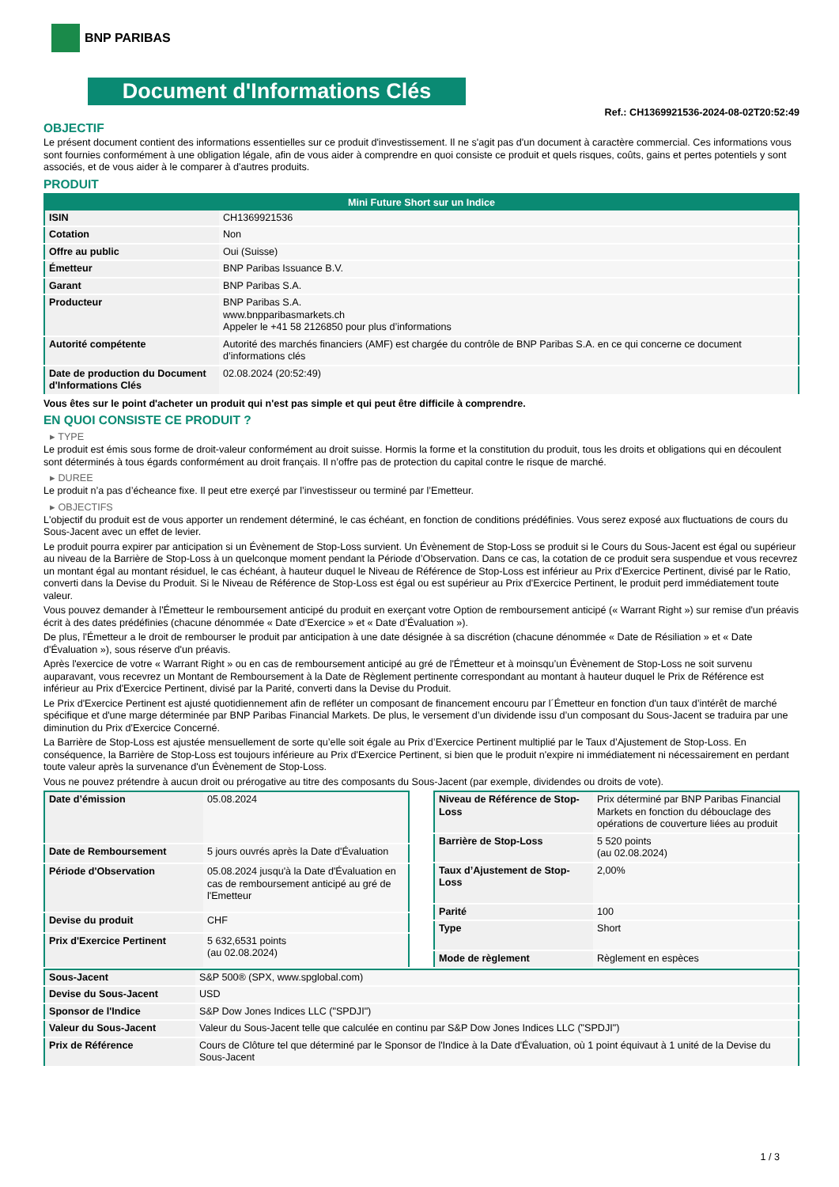BNP PARIBAS
Document d'Informations Clés
Ref.: CH1369921536-2024-08-02T20:52:49
OBJECTIF
Le présent document contient des informations essentielles sur ce produit d'investissement. Il ne s'agit pas d'un document à caractère commercial. Ces informations vous sont fournies conformément à une obligation légale, afin de vous aider à comprendre en quoi consiste ce produit et quels risques, coûts, gains et pertes potentiels y sont associés, et de vous aider à le comparer à d'autres produits.
PRODUIT
| Mini Future Short sur un Indice | |
| --- | --- |
| ISIN | CH1369921536 |
| Cotation | Non |
| Offre au public | Oui (Suisse) |
| Émetteur | BNP Paribas Issuance B.V. |
| Garant | BNP Paribas S.A. |
| Producteur | BNP Paribas S.A. www.bnpparibasmarkets.ch Appeler le +41 58 2126850 pour plus d’informations |
| Autorité compétente | Autorité des marchés financiers (AMF) est chargée du contrôle de BNP Paribas S.A. en ce qui concerne ce document d’informations clés |
| Date de production du Document d'Informations Clés | 02.08.2024 (20:52:49) |
Vous êtes sur le point d'acheter un produit qui n'est pas simple et qui peut être difficile à comprendre.
EN QUOI CONSISTE CE PRODUIT ?
▸ TYPE
Le produit est émis sous forme de droit-valeur conformément au droit suisse. Hormis la forme et la constitution du produit, tous les droits et obligations qui en découlent sont déterminés à tous égards conformément au droit français. Il n’offre pas de protection du capital contre le risque de marché.
▸ DUREE
Le produit n’a pas d’écheance fixe. Il peut etre exerçé par l’investisseur ou terminé par l’Emetteur.
▸ OBJECTIFS
L'objectif du produit est de vous apporter un rendement déterminé, le cas échéant, en fonction de conditions prédéfinies. Vous serez exposé aux fluctuations de cours du Sous-Jacent avec un effet de levier.
Le produit pourra expirer par anticipation si un Évènement de Stop-Loss survient. Un Évènement de Stop-Loss se produit si le Cours du Sous-Jacent est égal ou supérieur au niveau de la Barrière de Stop-Loss à un quelconque moment pendant la Période d’Observation. Dans ce cas, la cotation de ce produit sera suspendue et vous recevrez un montant égal au montant résiduel, le cas échéant, à hauteur duquel le Niveau de Référence de Stop-Loss est inférieur au Prix d'Exercice Pertinent, divisé par le Ratio, converti dans la Devise du Produit. Si le Niveau de Référence de Stop-Loss est égal ou est supérieur au Prix d'Exercice Pertinent, le produit perd immédiatement toute valeur.
Vous pouvez demander à l'Émetteur le remboursement anticipé du produit en exerçant votre Option de remboursement anticipé (« Warrant Right ») sur remise d'un préavis écrit à des dates prédéfinies (chacune dénommée « Date d’Exercice » et « Date d’Évaluation »).
De plus, l'Émetteur a le droit de rembourser le produit par anticipation à une date désignée à sa discrétion (chacune dénommée « Date de Résiliation » et « Date d'Évaluation »), sous réserve d'un préavis.
Après l'exercice de votre « Warrant Right » ou en cas de remboursement anticipé au gré de l'Émetteur et à moinsqu’un Évènement de Stop-Loss ne soit survenu auparavant, vous recevrez un Montant de Remboursement à la Date de Règlement pertinente correspondant au montant à hauteur duquel le Prix de Référence est inférieur au Prix d'Exercice Pertinent, divisé par la Parité, converti dans la Devise du Produit.
Le Prix d'Exercice Pertinent est ajusté quotidiennement afin de refléter un composant de financement encouru par l´Émetteur en fonction d'un taux d’intérêt de marché spécifique et d'une marge déterminée par BNP Paribas Financial Markets. De plus, le versement d’un dividende issu d’un composant du Sous-Jacent se traduira par une diminution du Prix d'Exercice Concerné.
La Barrière de Stop-Loss est ajustée mensuellement de sorte qu’elle soit égale au Prix d’Exercice Pertinent multiplié par le Taux d’Ajustement de Stop-Loss. En conséquence, la Barrière de Stop-Loss est toujours inférieure au Prix d'Exercice Pertinent, si bien que le produit n'expire ni immédiatement ni nécessairement en perdant toute valeur après la survenance d'un Évènement de Stop-Loss.
Vous ne pouvez prétendre à aucun droit ou prérogative au titre des composants du Sous-Jacent (par exemple, dividendes ou droits de vote).
| Date d’émission | 05.08.2024 |
| Date de Remboursement | 5 jours ouvrés après la Date d'Évaluation |
| Période d'Observation | 05.08.2024 jusqu'à la Date d'Évaluation en cas de remboursement anticipé au gré de l'Emetteur |
| Devise du produit | CHF |
| Prix d'Exercice Pertinent | 5 632,6531 points (au 02.08.2024) |
| Niveau de Référence de Stop-Loss | Prix déterminé par BNP Paribas Financial Markets en fonction du débouclage des opérations de couverture liées au produit |
| Barrière de Stop-Loss | 5 520 points (au 02.08.2024) |
| Taux d’Ajustement de Stop-Loss | 2,00% |
| Parité | 100 |
| Type | Short |
| Mode de règlement | Règlement en espèces |
| Sous-Jacent | S&P 500® (SPX, www.spglobal.com) |
| Devise du Sous-Jacent | USD |
| Sponsor de l'Indice | S&P Dow Jones Indices LLC ("SPDJI") |
| Valeur du Sous-Jacent | Valeur du Sous-Jacent telle que calculée en continu par S&P Dow Jones Indices LLC ("SPDJI") |
| Prix de Référence | Cours de Clôture tel que déterminé par le Sponsor de l'Indice à la Date d'Évaluation, où 1 point équivaut à 1 unité de la Devise du Sous-Jacent |
1 / 3